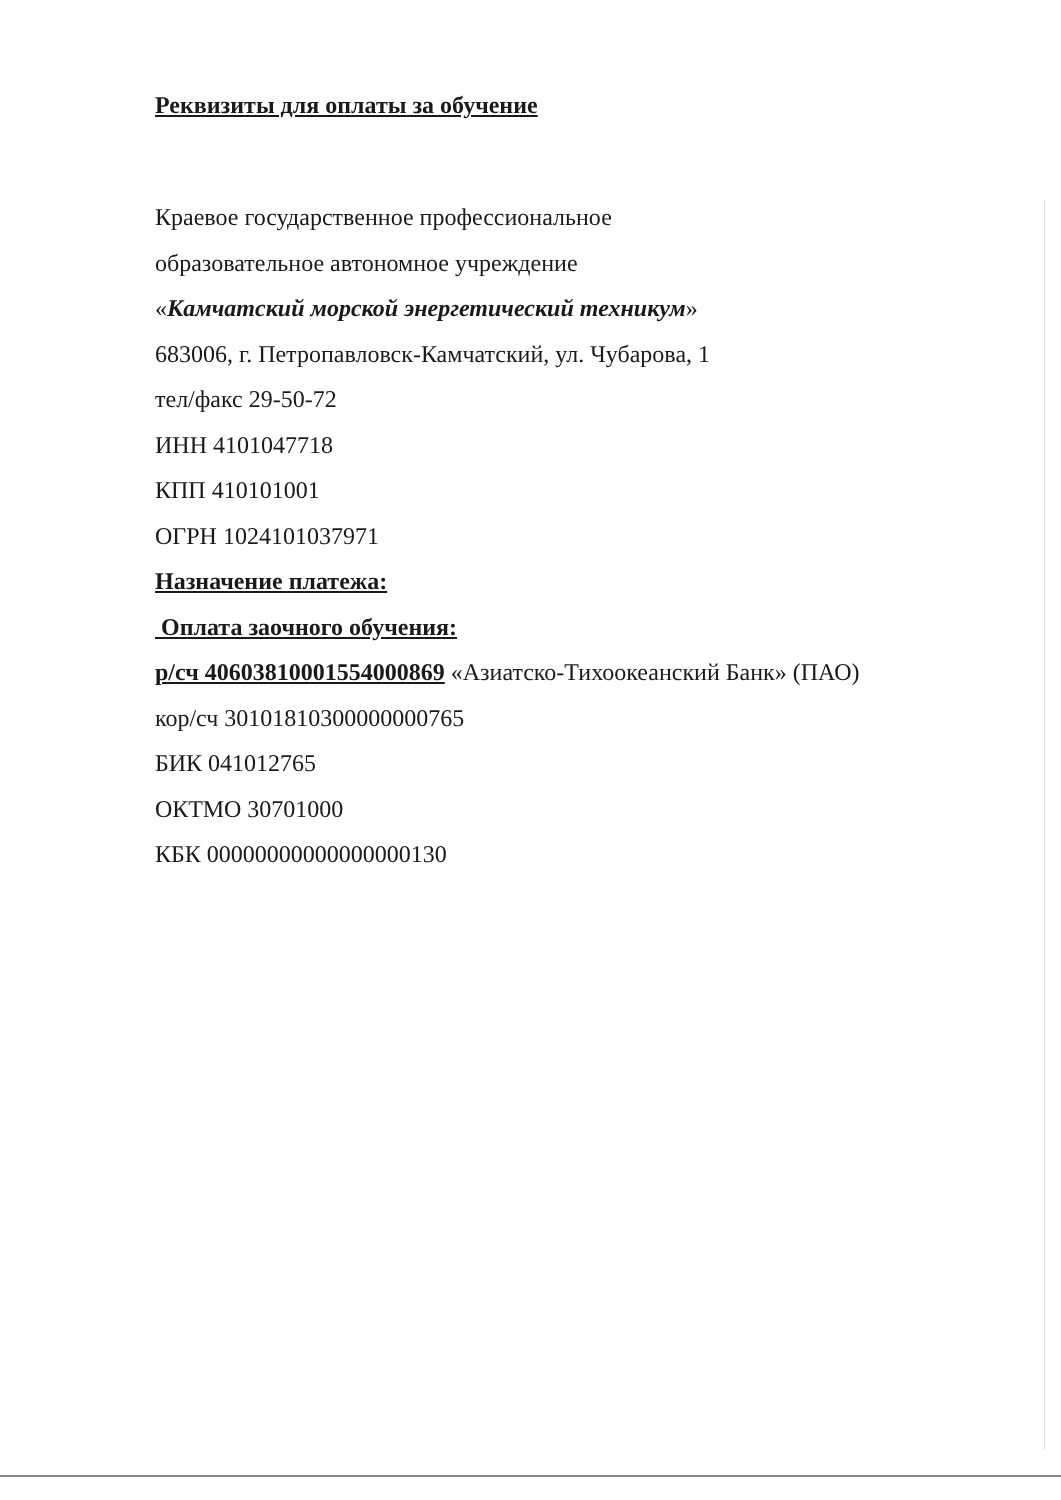Реквизиты для оплаты за обучение
Краевое государственное профессиональное
образовательное автономное учреждение
«Камчатский морской энергетический техникум»
683006, г. Петропавловск-Камчатский, ул. Чубарова, 1
тел/факс 29-50-72
ИНН 4101047718
КПП 410101001
ОГРН 1024101037971
Назначение платежа:
Оплата заочного обучения:
р/сч 40603810001554000869 «Азиатско-Тихоокеанский Банк» (ПАО)
кор/сч 30101810300000000765
БИК 041012765
ОКТМО 30701000
КБК 00000000000000000130